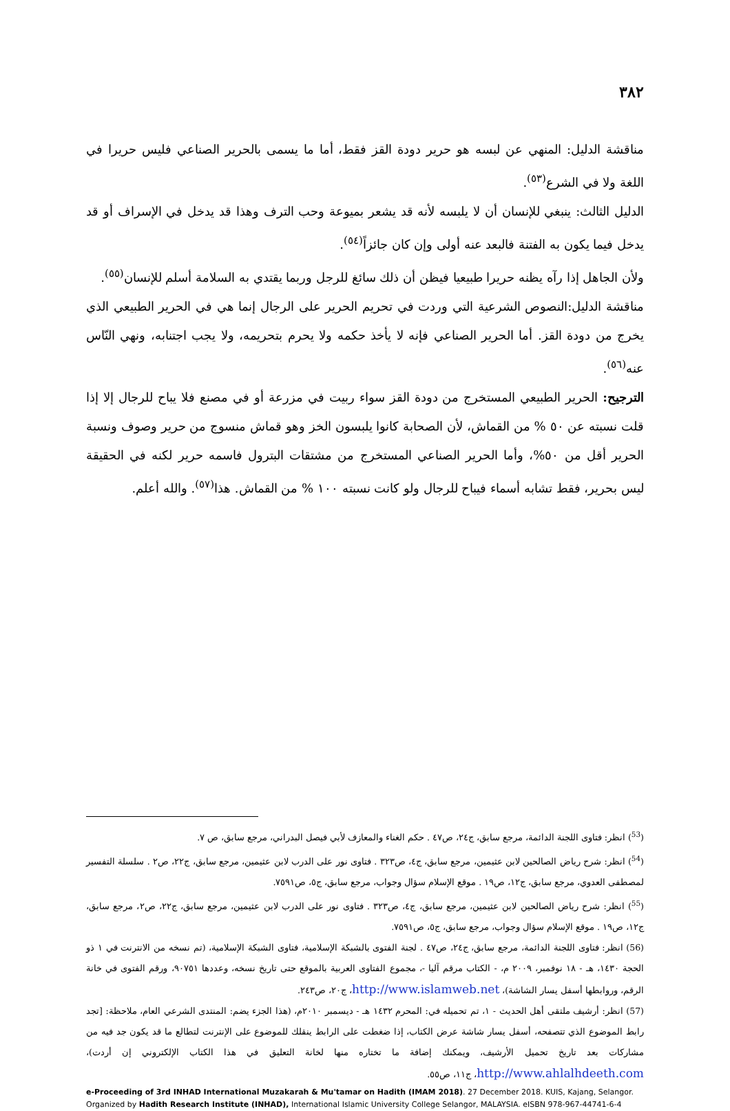٣٨٢
مناقشة الدليل: المنهي عن لبسه هو حرير دودة القز فقط، أما ما يسمى بالحرير الصناعي فليس حريرا في اللغة ولا في الشرع<sup>(٥٣)</sup>.
الدليل الثالث: ينبغي للإنسان أن لا يلبسه لأنه قد يشعر بميوعة وحب الترف وهذا قد يدخل في الإسراف أو قد يدخل فيما يكون به الفتنة فالبعد عنه أولى وإن كان جائزاً<sup>(٥٤)</sup>.
ولأن الجاهل إذا رآه يظنه حريرا طبيعيا فيظن أن ذلك سائغ للرجل وربما يقتدي به السلامة أسلم للإنسان<sup>(٥٥)</sup>.
مناقشة الدليل:النصوص الشرعية التي وردت في تحريم الحرير على الرجال إنما هي في الحرير الطبيعي الذي يخرج من دودة القز. أما الحرير الصناعي فإنه لا يأخذ حكمه ولا يحرم بتحريمه، ولا يجب اجتنابه، ونهي النّاس عنه<sup>(٥٦)</sup>.
الترجيح: الحرير الطبيعي المستخرج من دودة القز سواء ربيت في مزرعة أو في مصنع فلا يباح للرجال إلا إذا قلت نسبته عن ٥٠ % من القماش، لأن الصحابة كانوا يلبسون الخز وهو قماش منسوج من حرير وصوف ونسبة الحرير أقل من ٥٠%، وأما الحرير الصناعي المستخرج من مشتقات البترول فاسمه حرير لكنه في الحقيقة ليس بحرير، فقط تشابه أسماء فيباح للرجال ولو كانت نسبته ١٠٠ % من القماش. هذا<sup>(٥٧)</sup>. والله أعلم.
(<sup>53</sup>) انظر: فتاوى اللجنة الدائمة، مرجع سابق، ج٢٤، ص٤٧ . حكم الغناء والمعازف لأبي فيصل البدراني، مرجع سابق، ص ٧.
(<sup>54</sup>) انظر: شرح رياض الصالحين لابن عثيمين، مرجع سابق، ج٤، ص٣٢٣ . فتاوى نور على الدرب لابن عثيمين، مرجع سابق، ج٢٢، ص٢ . سلسلة التفسير لمصطفى العدوي، مرجع سابق، ج١٢، ص١٩ . موقع الإسلام سؤال وجواب، مرجع سابق، ج٥، ص٧٥٩١.
(<sup>55</sup>) انظر: شرح رياض الصالحين لابن عثيمين، مرجع سابق، ج٤، ص٣٢٣ . فتاوى نور على الدرب لابن عثيمين، مرجع سابق، ج٢٢، ص٢، مرجع سابق، ج١٢، ص١٩ . موقع الإسلام سؤال وجواب، مرجع سابق، ج٥، ص٧٥٩١.
(56) انظر: فتاوى اللجنة الدائمة، مرجع سابق، ج٢٤، ص٤٧ . لجنة الفتوى بالشبكة الإسلامية، فتاوى الشبكة الإسلامية، (تم نسخه من الانترنت في ١ ذو الحجة ١٤٣٠، هـ - ١٨ نوفمبر، ٢٠٠٩ م، - الكتاب مرقم آليا -، مجموع الفتاوى العربية بالموقع حتى تاريخ نسخه، وعددها ٩٠٧٥١، ورقم الفتوى في خانة الرقم، وروابطها أسفل يسار الشاشة)، http://www.islamweb.net، ج٢٠، ص٢٤٣.
(57) انظر: أرشيف ملتقى أهل الحديث - ١، تم تحميله في: المحرم ١٤٣٢ هـ - ديسمبر ٢٠١٠م، (هذا الجزء يضم: المنتدى الشرعي العام، ملاحظة: [تجد رابط الموضوع الذي تتصفحه، أسفل يسار شاشة عرض الكتاب، إذا ضغطت على الرابط ينقلك للموضوع على الإنترنت لتطالع ما قد يكون جد فيه من مشاركات بعد تاريخ تحميل الأرشيف، ويمكنك إضافة ما تختاره منها لخانة التعليق في هذا الكتاب الإلكتروني إن أردت)، http://www.ahlalhdeeth.com، ج١١، ص٥٥.
e-Proceeding of 3rd INHAD International Muzakarah & Mu'tamar on Hadith (IMAM 2018). 27 December 2018. KUIS, Kajang, Selangor.
Organized by Hadith Research Institute (INHAD), International Islamic University College Selangor, MALAYSIA. eISBN 978-967-44741-6-4